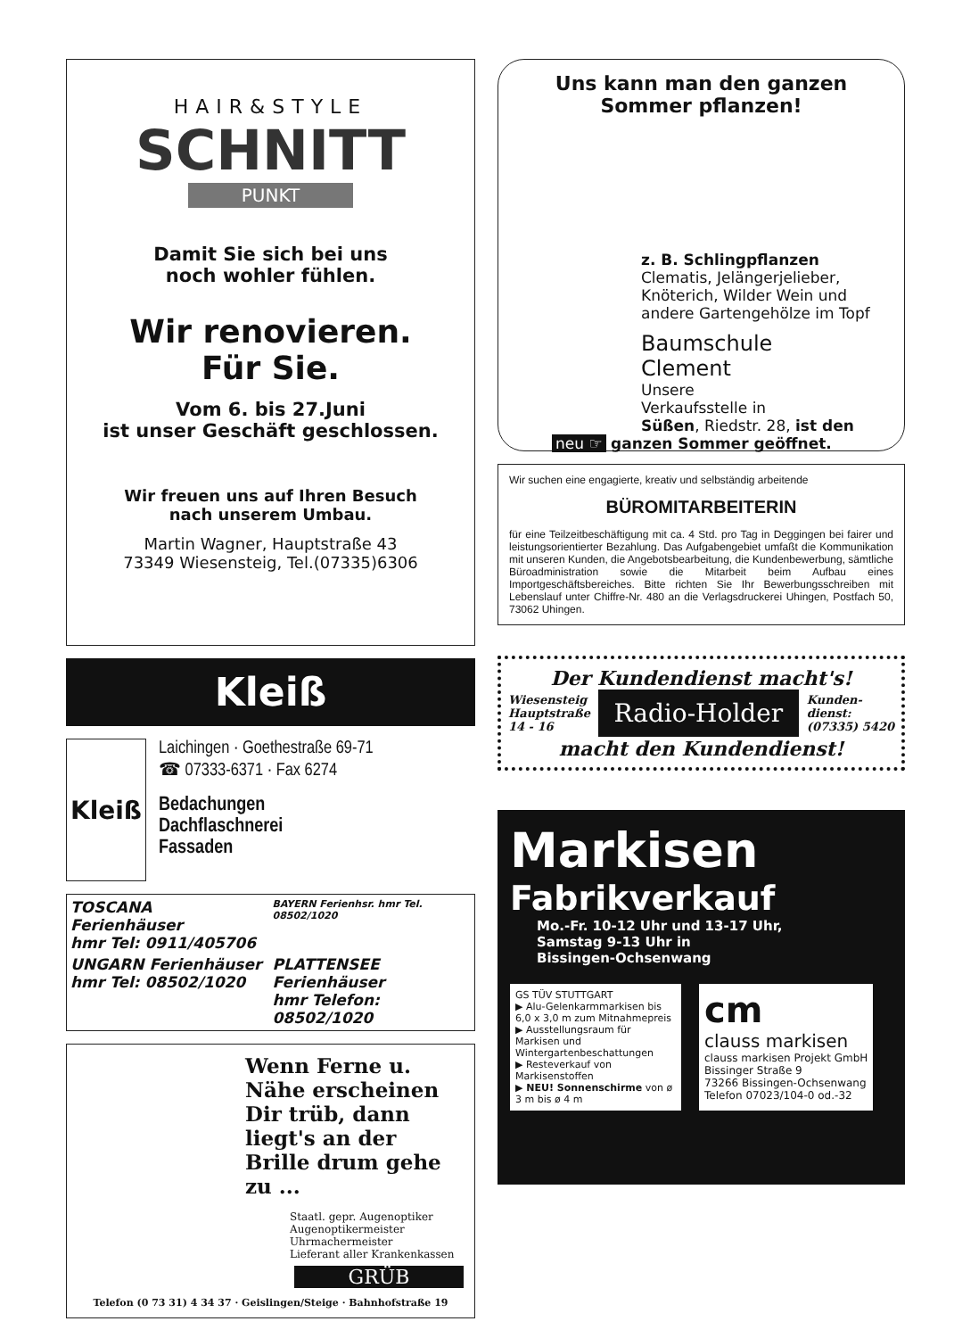HAIR&STYLE
SCHNITT
PUNKT
Damit Sie sich bei uns
noch wohler fühlen.
Wir renovieren.
Für Sie.
Vom 6. bis 27.Juni
ist unser Geschäft geschlossen.
Wir freuen uns auf Ihren Besuch
nach unserem Umbau.
Martin Wagner, Hauptstraße 43
73349 Wiesensteig, Tel.(07335)6306
Kleiß
Kleiß
Laichingen · Goethestraße 69-71
☎ 07333-6371 · Fax 6274
Bedachungen
Dachflaschnerei
Fassaden
TOSCANA Ferienhäuser
hmr Tel: 0911/405706
BAYERN Ferienhsr. hmr Tel. 08502/1020
UNGARN Ferienhäuser
hmr Tel: 08502/1020
PLATTENSEE Ferienhäuser
hmr Telefon: 08502/1020
Wenn Ferne u. Nähe erscheinen Dir trüb, dann liegt's an der Brille drum gehe zu ...
Staatl. gepr. Augenoptiker
Augenoptikermeister
Uhrmachermeister
Lieferant aller Krankenkassen
GRÜB
Telefon (0 73 31) 4 34 37 · Geislingen/Steige · Bahnhofstraße 19
Uns kann man den ganzen Sommer pflanzen!
z. B. Schlingpflanzen
Clematis, Jelängerjelieber, Knöterich, Wilder Wein und andere Gartengehölze im Topf
Baumschule
Clement
Unsere
Verkaufsstelle in
Süßen, Riedstr. 28, ist den
neu ☞ ganzen Sommer geöffnet.
Wir suchen eine engagierte, kreativ und selbständig arbeitende
BÜROMITARBEITERIN
für eine Teilzeitbeschäftigung mit ca. 4 Std. pro Tag in Deggingen bei fairer und leistungsorientierter Bezahlung. Das Aufgabengebiet umfaßt die Kommunikation mit unseren Kunden, die Angebotsbearbeitung, die Kundenbewerbung, sämtliche Büroadministration sowie die Mitarbeit beim Aufbau eines Importgeschäftsbereiches. Bitte richten Sie Ihr Bewerbungsschreiben mit Lebenslauf unter Chiffre-Nr. 480 an die Verlagsdruckerei Uhingen, Postfach 50, 73062 Uhingen.
Der Kundendienst macht's!
Wiesensteig
Hauptstraße
14 - 16
Radio-Holder
Kunden-
dienst:
(07335) 5420
macht den Kundendienst!
Markisen
Fabrikverkauf
Mo.-Fr. 10-12 Uhr und 13-17 Uhr,
Samstag 9-13 Uhr in
Bissingen-Ochsenwang
GS TÜV STUTTGART
▶ Alu-Gelenkarmmarkisen bis 6,0 x 3,0 m zum Mitnahmepreis
▶ Ausstellungsraum für Markisen und Wintergartenbeschattungen
▶ Resteverkauf von Markisenstoffen
▶ NEU! Sonnenschirme von ø 3 m bis ø 4 m
cm
clauss markisen
clauss markisen Projekt GmbH
Bissinger Straße 9
73266 Bissingen-Ochsenwang
Telefon 07023/104-0 od.-32